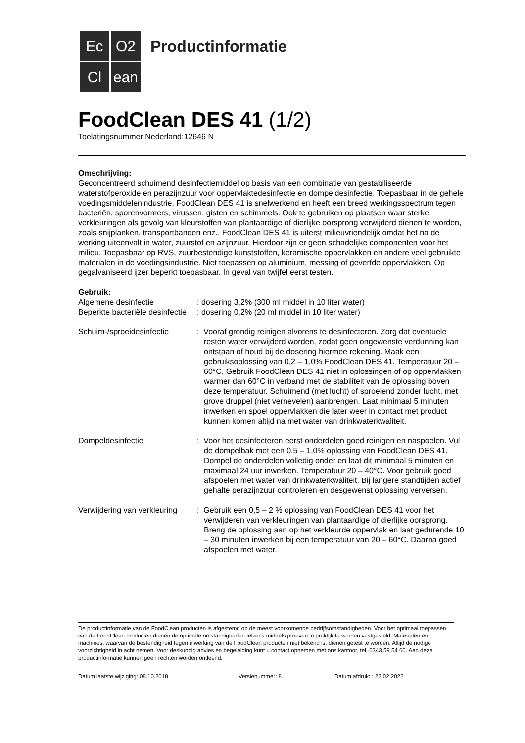Ec
O2
Cl
ean
Productinformatie
FoodClean DES 41 (1/2)
Toelatingsnummer Nederland:12646 N
Omschrijving:
Geconcentreerd schuimend desinfectiemiddel op basis van een combinatie van gestabiliseerde waterstofperoxide en perazijnzuur voor oppervlaktedesinfectie en dompeldesinfectie. Toepasbaar in de gehele voedingsmiddelenindustrie. FoodClean DES 41 is snelwerkend en heeft een breed werkingsspectrum tegen bacteriën, sporenvormers, virussen, gisten en schimmels. Ook te gebruiken op plaatsen waar sterke verkleuringen als gevolg van kleurstoffen van plantaardige of dierlijke oorsprong verwijderd dienen te worden, zoals snijplanken, transportbanden enz.. FoodClean DES 41 is uiterst milieuvriendelijk omdat het na de werking uiteenvalt in water, zuurstof en azijnzuur. Hierdoor zijn er geen schadelijke componenten voor het milieu. Toepasbaar op RVS, zuurbestendige kunststoffen, keramische oppervlakken en andere veel gebruikte materialen in de voedingsindustrie. Niet toepassen op aluminium, messing of geverfde oppervlakken. Op gegalvaniseerd ijzer beperkt toepasbaar. In geval van twijfel eerst testen.
Gebruik:
| Algemene desinfectie | : dosering 3,2% (300 ml middel in 10 liter water) |
| Beperkte bacteriële desinfectie | : dosering 0,2% (20 ml middel in 10 liter water) |
| Schuim-/sproeidesinfectie | : Vooraf grondig reinigen alvorens te desinfecteren. Zorg dat eventuele resten water verwijderd worden, zodat geen ongewenste verdunning kan ontstaan of houd bij de dosering hiermee rekening. Maak een gebruiksoplossing van 0,2 – 1,0% FoodClean DES 41. Temperatuur 20 – 60°C. Gebruik FoodClean DES 41 niet in oplossingen of op oppervlakken warmer dan 60°C in verband met de stabiliteit van de oplossing boven deze temperatuur. Schuimend (met lucht) of sproeiend zonder lucht, met grove druppel (niet vernevelen) aanbrengen. Laat minimaal 5 minuten inwerken en spoel oppervlakken die later weer in contact met product kunnen komen altijd na met water van drinkwaterkwaliteit. |
| Dompeldesinfectie | : Voor het desinfecteren eerst onderdelen goed reinigen en naspoelen. Vul de dompelbak met een 0,5 – 1,0% oplossing van FoodClean DES 41. Dompel de onderdelen volledig onder en laat dit minimaal 5 minuten en maximaal 24 uur inwerken. Temperatuur 20 – 40°C. Voor gebruik goed afspoelen met water van drinkwaterkwaliteit. Bij langere standtijden actief gehalte perazijnzuur controleren en desgewenst oplossing verversen. |
| Verwijdering van verkleuring | : Gebruik een 0,5 – 2 % oplossing van FoodClean DES 41 voor het verwijderen van verkleuringen van plantaardige of dierlijke oorsprong. Breng de oplossing aan op het verkleurde oppervlak en laat gedurende 10 – 30 minuten inwerken bij een temperatuur van 20 – 60°C. Daarna goed afspoelen met water. |
De productinformatie van de FoodClean producten is afgestemd op de meest voorkomende bedrijfsomstandigheden. Voor het optimaal toepassen van de FoodClean producten dienen de optimale omstandigheden telkens middels proeven in praktijk te worden vastgesteld. Materialen en machines, waarvan de bestendigheid tegen inwerking van de FoodClean producten niet bekend is, dienen getest te worden. Altijd de nodige voorzichtigheid in acht nemen. Voor deskundig advies en begeleiding kunt u contact opnemen met ons kantoor, tel. 0343 59 54 60. Aan deze productinformatie kunnen geen rechten worden ontleend.
Datum laatste wijziging: 08.10.2018 Versienummer: 8 Datum afdruk: : 22.02.2022